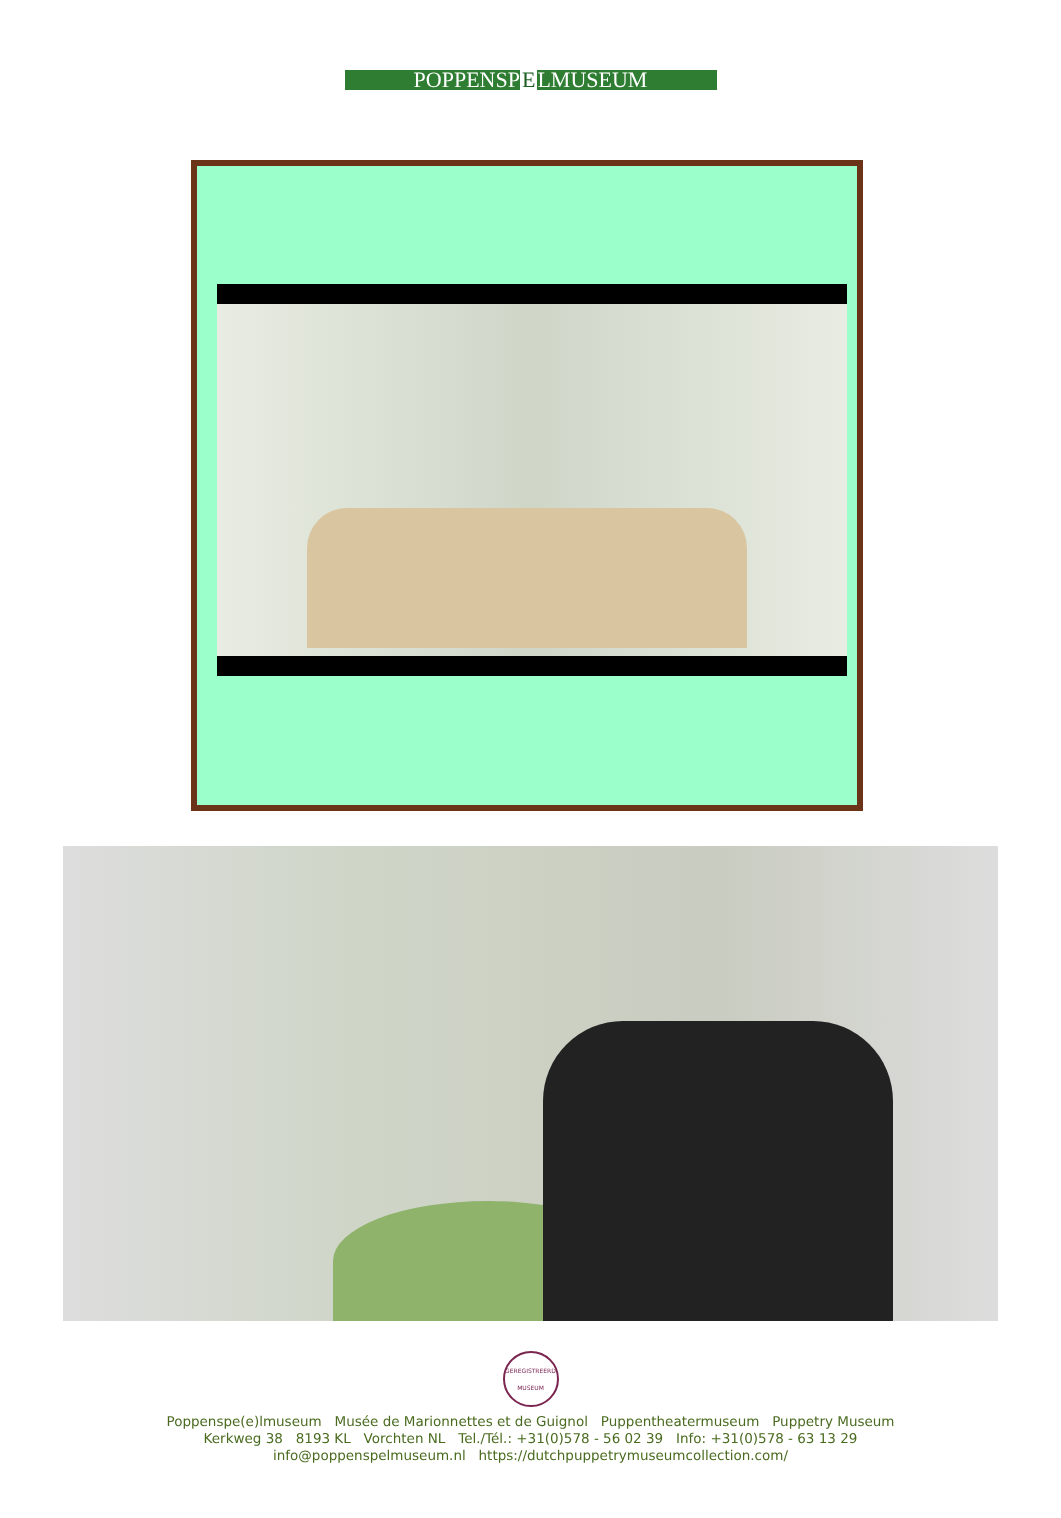POPPENSPELMUSEUM
GEREGISTREERD MUSEUM
Poppenspe(e)lmuseum Musée de Marionnettes et de Guignol Puppentheatermuseum Puppetry Museum
Kerkweg 38 8193 KL Vorchten NL Tel./Tél.: +31(0)578 - 56 02 39 Info: +31(0)578 - 63 13 29
info@poppenspelmuseum.nl https://dutchpuppetrymuseumcollection.com/